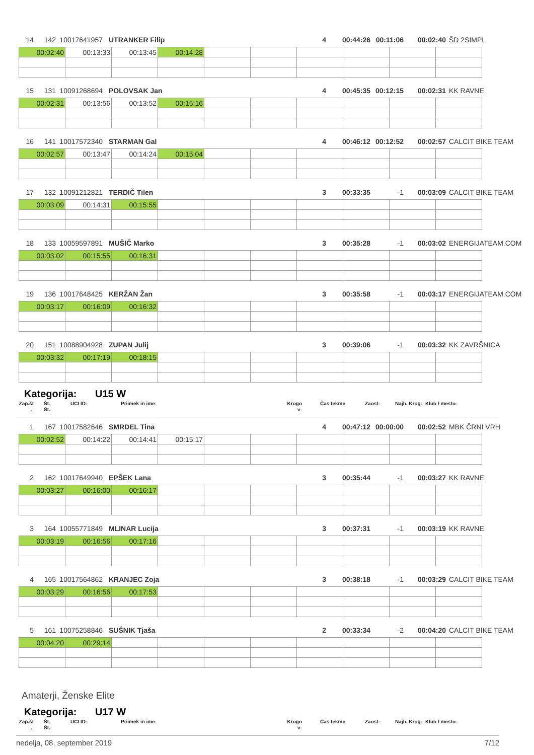14 142 10017641957 UTRANKER Filip 4 00:44:26 00:11:06 00:02:40 ŠD 2SIMPL
| 00:02:40 | 00:13:33 | 00:13:45 | 00:14:28 | | | | | | |
15 131 10091268694 POLOVSAK Jan 4 00:45:35 00:12:15 00:02:31 KK RAVNE
| 00:02:31 | 00:13:56 | 00:13:52 | 00:15:16 | | | | | | |
16 141 10017572340 STARMAN Gal 4 00:46:12 00:12:52 00:02:57 CALCIT BIKE TEAM
| 00:02:57 | 00:13:47 | 00:14:24 | 00:15:04 | | | | | | |
17 132 10091212821 TERDIČ Tilen 3 00:33:35 -1 00:03:09 CALCIT BIKE TEAM
| 00:03:09 | 00:14:31 | 00:15:55 | | | | | | | |
18 133 10059597891 MUŠIČ Marko 3 00:35:28 -1 00:03:02 ENERGIJATEAM.COM
| 00:03:02 | 00:15:55 | 00:16:31 | | | | | | | |
19 136 10017648425 KERŽAN Žan 3 00:35:58 -1 00:03:17 ENERGIJATEAM.COM
| 00:03:17 | 00:16:09 | 00:16:32 | | | | | | | |
20 151 10088904928 ZUPAN Julij 3 00:39:06 -1 00:03:32 KK ZAVRŠNICA
| 00:03:32 | 00:17:19 | 00:18:15 | | | | | | | |
Kategorija: U15 W
Zap.št
.:
Št.
Št.:
UCI ID: Priimek in ime: Krogo
v:
Čas tekme Zaost: Najh. Krog: Klub / mesto:
1 167 10017582646 SMRDEL Tina 4 00:47:12 00:00:00 00:02:52 MBK ČRNI VRH
| 00:02:52 | 00:14:22 | 00:14:41 | 00:15:17 | | | | | | |
2 162 10017649940 EPŠEK Lana 3 00:35:44 -1 00:03:27 KK RAVNE
| 00:03:27 | 00:16:00 | 00:16:17 | | | | | | | |
3 164 10055771849 MLINAR Lucija 3 00:37:31 -1 00:03:19 KK RAVNE
| 00:03:19 | 00:16:56 | 00:17:16 | | | | | | | |
4 165 10017564862 KRANJEC Zoja 3 00:38:18 -1 00:03:29 CALCIT BIKE TEAM
| 00:03:29 | 00:16:56 | 00:17:53 | | | | | | | |
5 161 10075258846 SUŠNIK Tjaša 2 00:33:34 -2 00:04:20 CALCIT BIKE TEAM
| 00:04:20 | 00:29:14 | | | | | | | | |
Amaterji, Ženske Elite
Kategorija: U17 W
Zap.št
.:
Št.
Št.:
UCI ID: Priimek in ime: Krogo
v:
Čas tekme Zaost: Najh. Krog: Klub / mesto:
nedelja, 08. september 2019 7/12